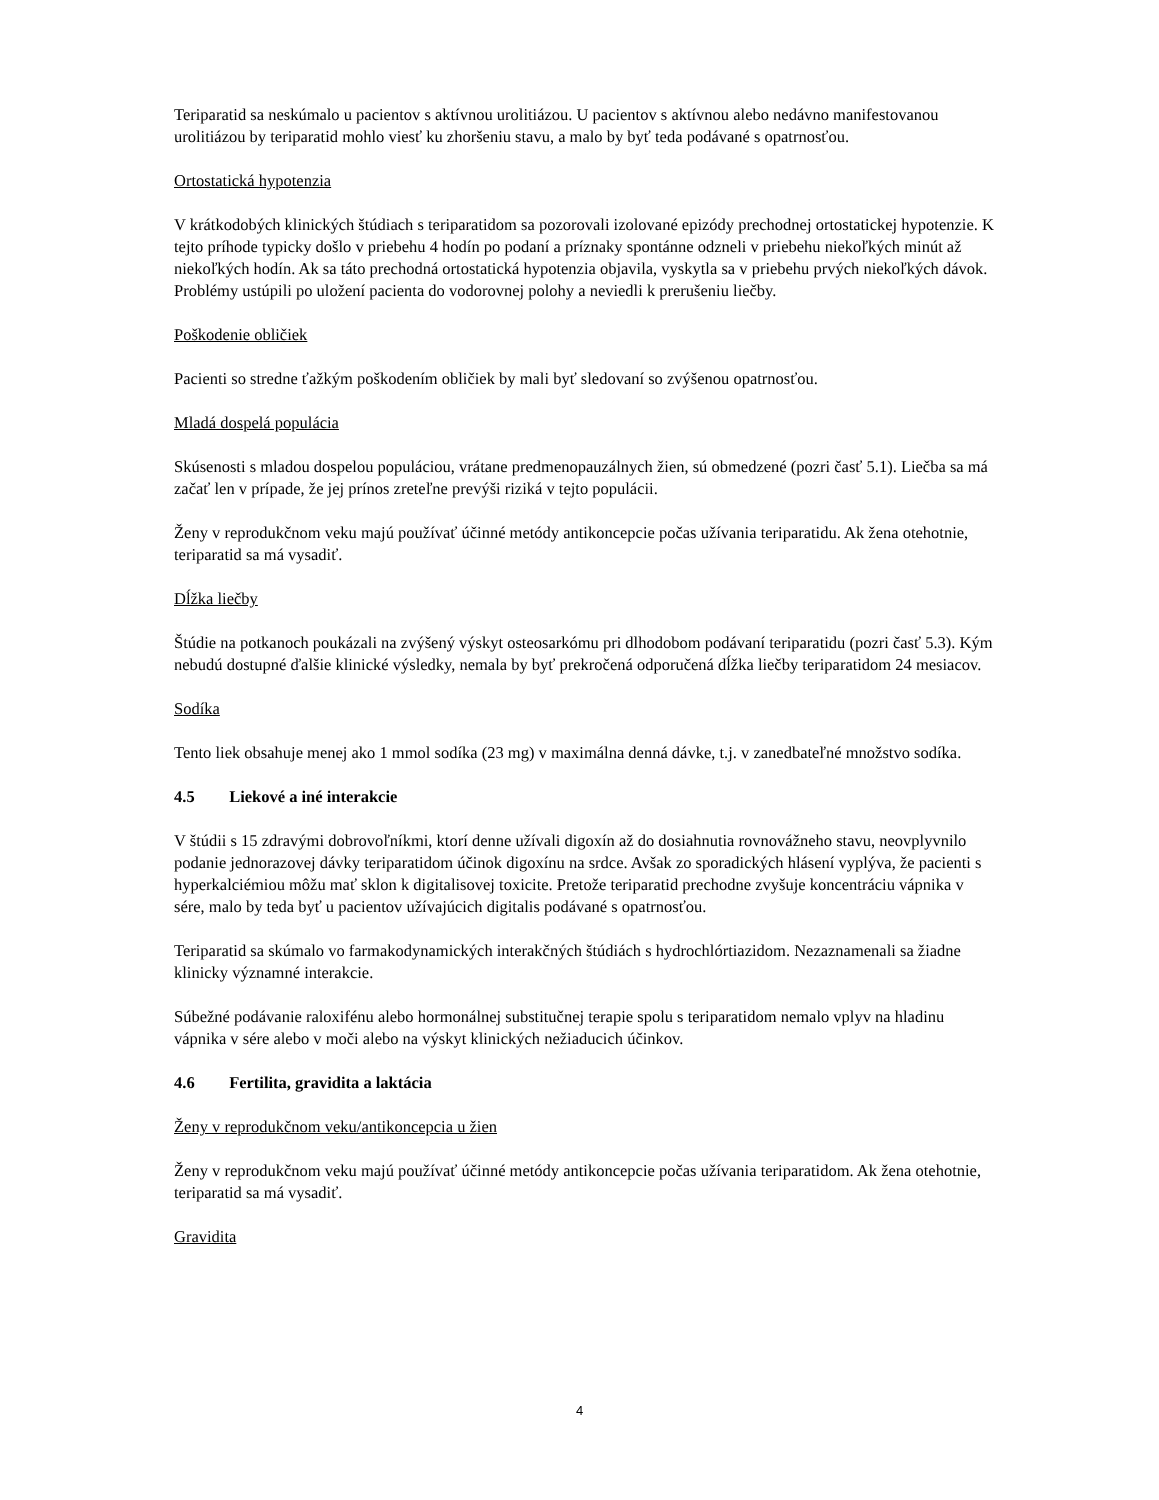Teriparatid sa neskúmalo u pacientov s aktívnou urolitiázou. U pacientov s aktívnou alebo nedávno manifestovanou urolitiázou by teriparatid mohlo viesť ku zhoršeniu stavu, a malo by byť teda podávané s opatrnosťou.
Ortostatická hypotenzia
V krátkodobých klinických štúdiach s teriparatidom sa pozorovali izolované epizódy prechodnej ortostatickej hypotenzie. K tejto príhode typicky došlo v priebehu 4 hodín po podaní a príznaky spontánne odzneli v priebehu niekoľkých minút až niekoľkých hodín. Ak sa táto prechodná ortostatická hypotenzia objavila, vyskytla sa v priebehu prvých niekoľkých dávok. Problémy ustúpili po uložení pacienta do vodorovnej polohy a neviedli k prerušeniu liečby.
Poškodenie obličiek
Pacienti so stredne ťažkým poškodením obličiek by mali byť sledovaní so zvýšenou opatrnosťou.
Mladá dospelá populácia
Skúsenosti s mladou dospelou populáciou, vrátane predmenopauzálnych žien, sú obmedzené (pozri časť 5.1). Liečba sa má začať len v prípade, že jej prínos zreteľne prevýši riziká v tejto populácii.
Ženy v reprodukčnom veku majú používať účinné metódy antikoncepcie počas užívania teriparatidu. Ak žena otehotnie, teriparatid sa má vysadiť.
Dĺžka liečby
Štúdie na potkanoch poukázali na zvýšený výskyt osteosarkómu pri dlhodobom podávaní teriparatidu (pozri časť 5.3). Kým nebudú dostupné ďalšie klinické výsledky, nemala by byť prekročená odporučená dĺžka liečby teriparatidom 24 mesiacov.
Sodíka
Tento liek obsahuje menej ako 1 mmol sodíka (23 mg) v maximálna denná dávke, t.j. v zanedbateľné množstvo sodíka.
4.5 Liekové a iné interakcie
V štúdii s 15 zdravými dobrovoľníkmi, ktorí denne užívali digoxín až do dosiahnutia rovnovážneho stavu, neovplyvnilo podanie jednorazovej dávky teriparatidom účinok digoxínu na srdce. Avšak zo sporadických hlásení vyplýva, že pacienti s hyperkalciémiou môžu mať sklon k digitalisovej toxicite. Pretože teriparatid prechodne zvyšuje koncentráciu vápnika v sére, malo by teda byť u pacientov užívajúcich digitalis podávané s opatrnosťou.
Teriparatid sa skúmalo vo farmakodynamických interakčných štúdiách s hydrochlórtiazidom. Nezaznamenali sa žiadne klinicky významné interakcie.
Súbežné podávanie raloxifénu alebo hormonálnej substitučnej terapie spolu s teriparatidom nemalo vplyv na hladinu vápnika v sére alebo v moči alebo na výskyt klinických nežiaducich účinkov.
4.6 Fertilita, gravidita a laktácia
Ženy v reprodukčnom veku/antikoncepcia u žien
Ženy v reprodukčnom veku majú používať účinné metódy antikoncepcie počas užívania teriparatidom. Ak žena otehotnie, teriparatid sa má vysadiť.
Gravidita
4